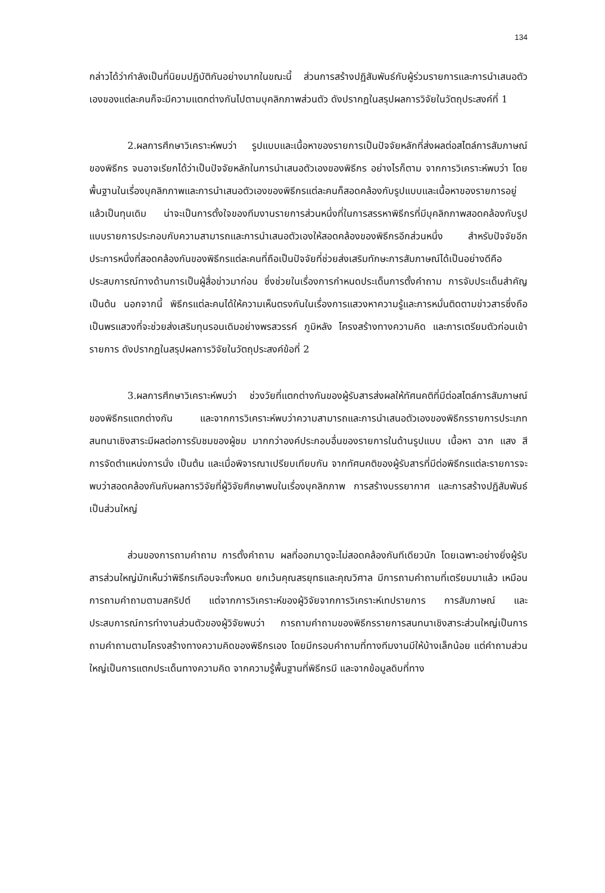134
กล่าวได้ว่ากำลังเป็นที่นิยมปฏิบัติกันอย่างมากในขณะนี้ ส่วนการสร้างปฏิสัมพันธ์กับผู้ร่วมรายการและการนำเสนอตัวเองของแต่ละคนก็จะมีความแตกต่างกันไปตามบุคลิกภาพส่วนตัว ดังปรากฏในสรุปผลการวิจัยในวัตถุประสงค์ที่ 1
2.ผลการศึกษาวิเคราะห์พบว่า รูปแบบและเนื้อหาของรายการเป็นปัจจัยหลักที่ส่งผลต่อสไตล์การสัมภาษณ์ของพิธีกร จนอาจเรียกได้ว่าเป็นปัจจัยหลักในการนำเสนอตัวเองของพิธีกร อย่างไรก็ตาม จากการวิเคราะห์พบว่า โดยพื้นฐานในเรื่องบุคลิกภาพและการนำเสนอตัวเองของพิธีกรแต่ละคนก็สอดคล้องกับรูปแบบและเนื้อหาของรายการอยู่แล้วเป็นทุนเดิม น่าจะเป็นการตั้งใจของทีมงานรายการส่วนหนึ่งที่ในการสรรหาพิธีกรที่มีบุคลิกภาพสอดคล้องกับรูปแบบรายการประกอบกับความสามารถและการนำเสนอตัวเองให้สอดคล้องของพิธีกรอีกส่วนหนึ่ง สำหรับปัจจัยอีกประการหนึ่งที่สอดคล้องกันของพิธีกรแต่ละคนที่ถือเป็นปัจจัยที่ช่วยส่งเสริมทักษะการสัมภาษณ์ได้เป็นอย่างดีคือ ประสบการณ์ทางด้านการเป็นผู้สื่อข่าวมาก่อน ซึ่งช่วยในเรื่องการกำหนดประเด็นการตั้งคำถาม การจับประเด็นสำคัญ เป็นต้น นอกจากนี้ พิธีกรแต่ละคนได้ให้ความเห็นตรงกันในเรื่องการแสวงหาความรู้และการหมั่นติดตามข่าวสารซึ่งถือเป็นพรแสวงที่จะช่วยส่งเสริมทุนรอนเดิมอย่างพรสวรรค์ ภูมิหลัง โครงสร้างทางความคิด และการเตรียมตัวก่อนเข้ารายการ ดังปรากฏในสรุปผลการวิจัยในวัตถุประสงค์ข้อที่ 2
3.ผลการศึกษาวิเคราะห์พบว่า ช่วงวัยที่แตกต่างกันของผู้รับสารส่งผลให้ทัศนคติที่มีต่อสไตล์การสัมภาษณ์ของพิธีกรแตกต่างกัน และจากการวิเคราะห์พบว่าความสามารถและการนำเสนอตัวเองของพิธีกรรายการประเภทสนทนาเชิงสาระมีผลต่อการรับชมของผู้ชม มากกว่าองค์ประกอบอื่นของรายการในด้านรูปแบบ เนื้อหา ฉาก แสง สี การจัดตำแหน่งการนั่ง เป็นต้น และเมื่อพิจารณาเปรียบเทียบกัน จากทัศนคติของผู้รับสารที่มีต่อพิธีกรแต่ละรายการจะพบว่าสอดคล้องกันกับผลการวิจัยที่ผู้วิจัยศึกษาพบในเรื่องบุคลิกภาพ การสร้างบรรยากาศ และการสร้างปฏิสัมพันธ์เป็นส่วนใหญ่
ส่วนของการถามคำถาม การตั้งคำถาม ผลที่ออกมาดูจะไม่สอดคล้องกันทีเดียวนัก โดยเฉพาะอย่างยิ่งผู้รับสารส่วนใหญ่มักเห็นว่าพิธีกรเกือบจะทั้งหมด ยกเว้นคุณสรยุทธและคุณวิศาล มีการถามคำถามที่เตรียมมาแล้ว เหมือนการถามคำถามตามสคริปต์ แต่จากการวิเคราะห์ของผู้วิจัยจากการวิเคราะห์เทปรายการ การสัมภาษณ์ และประสบการณ์การทำงานส่วนตัวของผู้วิจัยพบว่า การถามคำถามของพิธีกรรายการสนทนาเชิงสาระส่วนใหญ่เป็นการถามคำถามตามโครงสร้างทางความคิดของพิธีกรเอง โดยมีกรอบคำถามที่ทางทีมงานมีให้บ้างเล็กน้อย แต่คำถามส่วนใหญ่เป็นการแตกประเด็นทางความคิด จากความรู้พื้นฐานที่พิธีกรมี และจากข้อมูลดิบที่ทาง